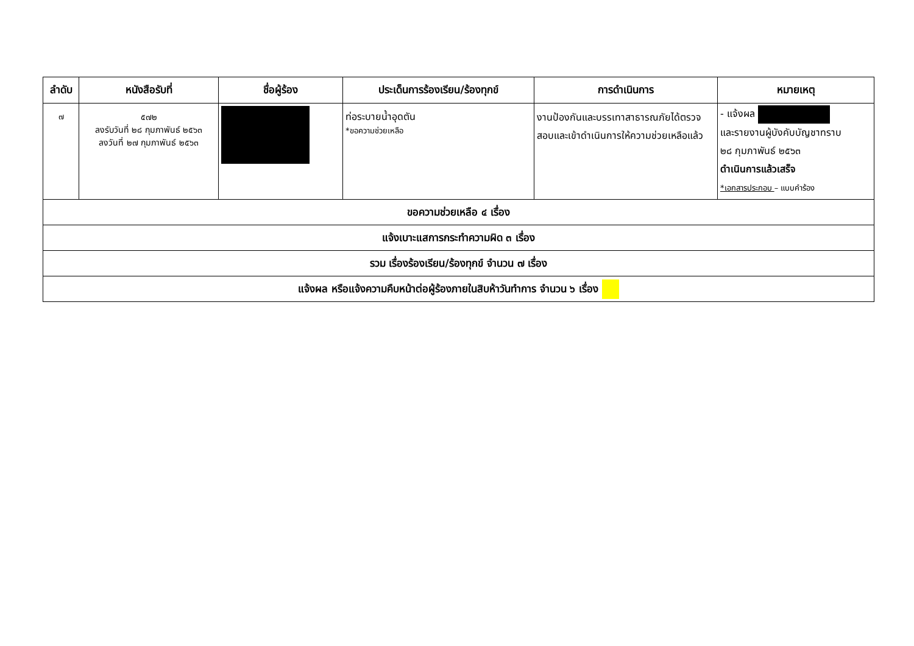| ลำดับ | หนังสือรับที่ | ชื่อผู้ร้อง | ประเด็นการร้องเรียน/ร้องทุกข์ | การดำเนินการ | หมายเหตุ |
| --- | --- | --- | --- | --- | --- |
| ๗ | ๕๗๒ ลงรับวันที่ ๒๘ กุมภาพันธ์ ๒๕๖๓ ลงวันที่ ๒๗ กุมภาพันธ์ ๒๕๖๓ | | ท่อระบายน้ำอุดตัน *ขอความช่วยเหลือ | งานป้องกันและบรรเทาสาธารณภัยได้ตรวจสอบและเข้าดำเนินการให้ความช่วยเหลือแล้ว | - แจ้งผล และรายงานผู้บังคับบัญชาทราบ ๒๘ กุมภาพันธ์ ๒๕๖๓ ดำเนินการแล้วเสร็จ *เอกสารประกอบ – แบบคำร้อง |
| ขอความช่วยเหลือ ๔ เรื่อง | | | | | |
| แจ้งเบาะแสการกระทำความผิด ๓ เรื่อง | | | | | |
| รวม เรื่องร้องเรียน/ร้องทุกข์ จำนวน ๗ เรื่อง | | | | | |
| แจ้งผล หรือแจ้งความคืบหน้าต่อผู้ร้องภายในสิบห้าวันทำการ จำนวน ๖ เรื่อง | | | | | |